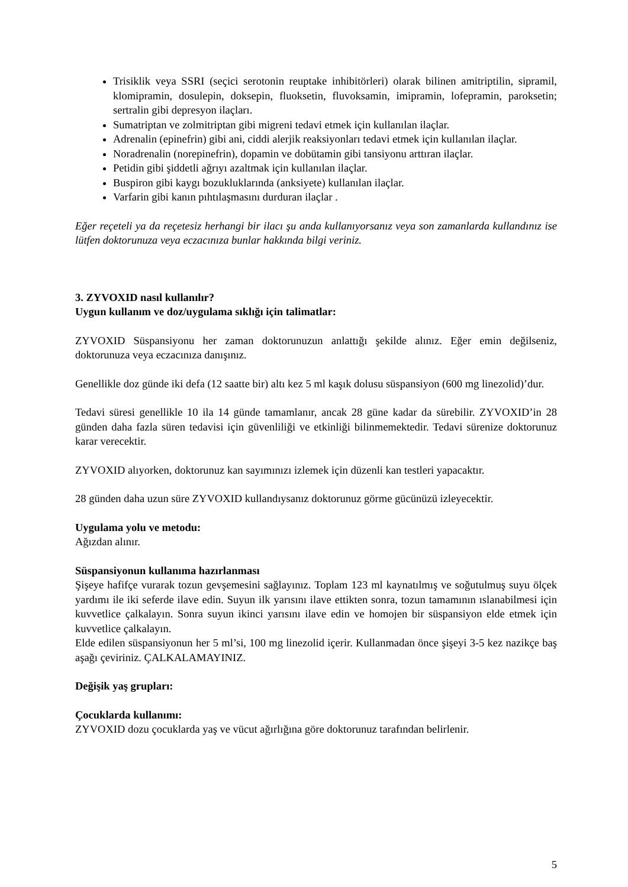Trisiklik veya SSRI (seçici serotonin reuptake inhibitörleri) olarak bilinen amitriptilin, sipramil, klomipramin, dosulepin, doksepin, fluoksetin, fluvoksamin, imipramin, lofepramin, paroksetin; sertralin gibi depresyon ilaçları.
Sumatriptan ve zolmitriptan gibi migreni tedavi etmek için kullanılan ilaçlar.
Adrenalin (epinefrin) gibi ani, ciddi alerjik reaksiyonları tedavi etmek için kullanılan ilaçlar.
Noradrenalin (norepinefrin), dopamin ve dobütamin gibi tansiyonu arttıran ilaçlar.
Petidin gibi şiddetli ağrıyı azaltmak için kullanılan ilaçlar.
Buspiron gibi kaygı bozukluklarında (anksiyete) kullanılan ilaçlar.
Varfarin gibi kanın pıhtılaşmasını durduran ilaçlar .
Eğer reçeteli ya da reçetesiz herhangi bir ilacı şu anda kullanıyorsanız veya son zamanlarda kullandınız ise lütfen doktorunuza veya eczacınıza bunlar hakkında bilgi veriniz.
3. ZYVOXID nasıl kullanılır?
Uygun kullanım ve doz/uygulama sıklığı için talimatlar:
ZYVOXID Süspansiyonu her zaman doktorunuzun anlattığı şekilde alınız. Eğer emin değilseniz, doktorunuza veya eczacınıza danışınız.
Genellikle doz günde iki defa (12 saatte bir) altı kez 5 ml kaşık dolusu süspansiyon (600 mg linezolid)’dur.
Tedavi süresi genellikle 10 ila 14 günde tamamlanır, ancak 28 güne kadar da sürebilir. ZYVOXID’in 28 günden daha fazla süren tedavisi için güvenliliği ve etkinliği bilinmemektedir. Tedavi sürenize doktorunuz karar verecektir.
ZYVOXID alıyorken, doktorunuz kan sayımınızı izlemek için düzenli kan testleri yapacaktır.
28 günden daha uzun süre ZYVOXID kullandıysanız doktorunuz görme gücünüzü izleyecektir.
Uygulama yolu ve metodu:
Ağızdan alınır.
Süspansiyonun kullanıma hazırlanması
Şişeye hafifçe vurarak tozun gevşemesini sağlayınız. Toplam 123 ml kaynatılmış ve soğutulmuş suyu ölçek yardımı ile iki seferde ilave edin. Suyun ilk yarısını ilave ettikten sonra, tozun tamamının ıslanabilmesi için kuvvetlice çalkalayın. Sonra suyun ikinci yarısını ilave edin ve homojen bir süspansiyon elde etmek için kuvvetlice çalkalayın.
Elde edilen süspansiyonun her 5 ml’si, 100 mg linezolid içerir. Kullanmadan önce şişeyi 3-5 kez nazikçe baş aşağı çeviriniz. ÇALKALAMAYINIZ.
Değişik yaş grupları:
Çocuklarda kullanımı:
ZYVOXID dozu çocuklarda yaş ve vücut ağırlığına göre doktorunuz tarafından belirlenir.
5